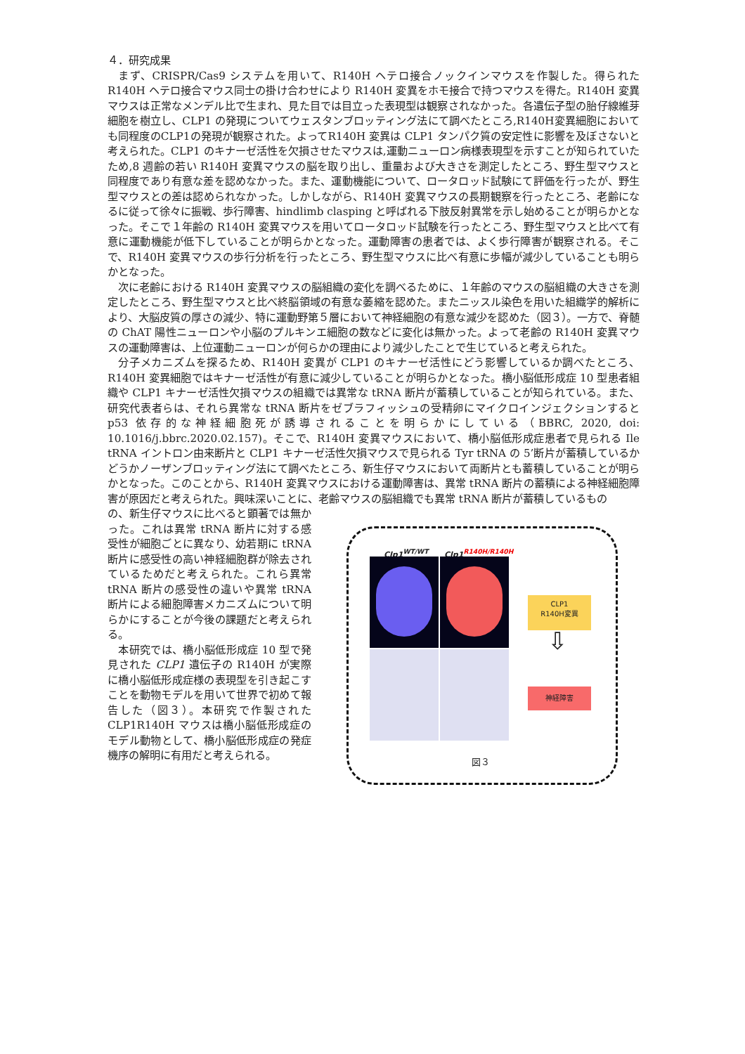４．研究成果
まず、CRISPR/Cas9 システムを用いて、R140H ヘテロ接合ノックインマウスを作製した。得られた R140H ヘテロ接合マウス同士の掛け合わせにより R140H 変異をホモ接合で持つマウスを得た。R140H 変異マウスは正常なメンデル比で生まれ、見た目では目立った表現型は観察されなかった。各遺伝子型の胎仔線維芽細胞を樹立し、CLP1 の発現についてウェスタンブロッティング法にて調べたところ,R140H変異細胞においても同程度のCLP1の発現が観察された。よってR140H 変異は CLP1 タンパク質の安定性に影響を及ぼさないと考えられた。CLP1 のキナーゼ活性を欠損させたマウスは,運動ニューロン病様表現型を示すことが知られていたため,8 週齢の若い R140H 変異マウスの脳を取り出し、重量および大きさを測定したところ、野生型マウスと同程度であり有意な差を認めなかった。また、運動機能について、ロータロッド試験にて評価を行ったが、野生型マウスとの差は認められなかった。しかしながら、R140H 変異マウスの長期観察を行ったところ、老齢になるに従って徐々に振戦、歩行障害、hindlimb clasping と呼ばれる下肢反射異常を示し始めることが明らかとなった。そこで１年齢の R140H 変異マウスを用いてロータロッド試験を行ったところ、野生型マウスと比べて有意に運動機能が低下していることが明らかとなった。運動障害の患者では、よく歩行障害が観察される。そこで、R140H 変異マウスの歩行分析を行ったところ、野生型マウスに比べ有意に歩幅が減少していることも明らかとなった。
次に老齢における R140H 変異マウスの脳組織の変化を調べるために、１年齢のマウスの脳組織の大きさを測定したところ、野生型マウスと比べ終脳領域の有意な萎縮を認めた。またニッスル染色を用いた組織学的解析により、大脳皮質の厚さの減少、特に運動野第５層において神経細胞の有意な減少を認めた（図３）。一方で、脊髄の ChAT 陽性ニューロンや小脳のプルキンエ細胞の数などに変化は無かった。よって老齢の R140H 変異マウスの運動障害は、上位運動ニューロンが何らかの理由により減少したことで生じていると考えられた。
分子メカニズムを探るため、R140H 変異が CLP1 のキナーゼ活性にどう影響しているか調べたところ、R140H 変異細胞ではキナーゼ活性が有意に減少していることが明らかとなった。橋小脳低形成症 10 型患者組織や CLP1 キナーゼ活性欠損マウスの組織では異常な tRNA 断片が蓄積していることが知られている。また、研究代表者らは、それら異常な tRNA 断片をゼブラフィッシュの受精卵にマイクロインジェクションすると p53 依存的な神経細胞死が誘導されることを明らかにしている（BBRC, 2020, doi: 10.1016/j.bbrc.2020.02.157)。そこで、R140H 変異マウスにおいて、橋小脳低形成症患者で見られる Ile tRNA イントロン由来断片と CLP1 キナーゼ活性欠損マウスで見られる Tyr tRNA の 5’断片が蓄積しているかどうかノーザンブロッティング法にて調べたところ、新生仔マウスにおいて両断片とも蓄積していることが明らかとなった。このことから、R140H 変異マウスにおける運動障害は、異常 tRNA 断片の蓄積による神経細胞障害が原因だと考えられた。興味深いことに、老齢マウスの脳組織でも異常 tRNA 断片が蓄積しているもの
の、新生仔マウスに比べると顕著では無かった。これは異常 tRNA 断片に対する感受性が細胞ごとに異なり、幼若期に tRNA 断片に感受性の高い神経細胞群が除去されているためだと考えられた。これら異常 tRNA 断片の感受性の違いや異常 tRNA 断片による細胞障害メカニズムについて明らかにすることが今後の課題だと考えられる。
本研究では、橋小脳低形成症 10 型で発見された CLP1 遺伝子の R140H が実際に橋小脳低形成症様の表現型を引き起こすことを動物モデルを用いて世界で初めて報告した（図３）。本研究で作製された CLP1R140H マウスは橋小脳低形成症のモデル動物として、橋小脳低形成症の発症機序の解明に有用だと考えられる。
Clp1<sup>WT/WT</sup> Clp1<sup>R140H/R140H</sup>
CLP1
R140H変異
⇩
神経障害
図３